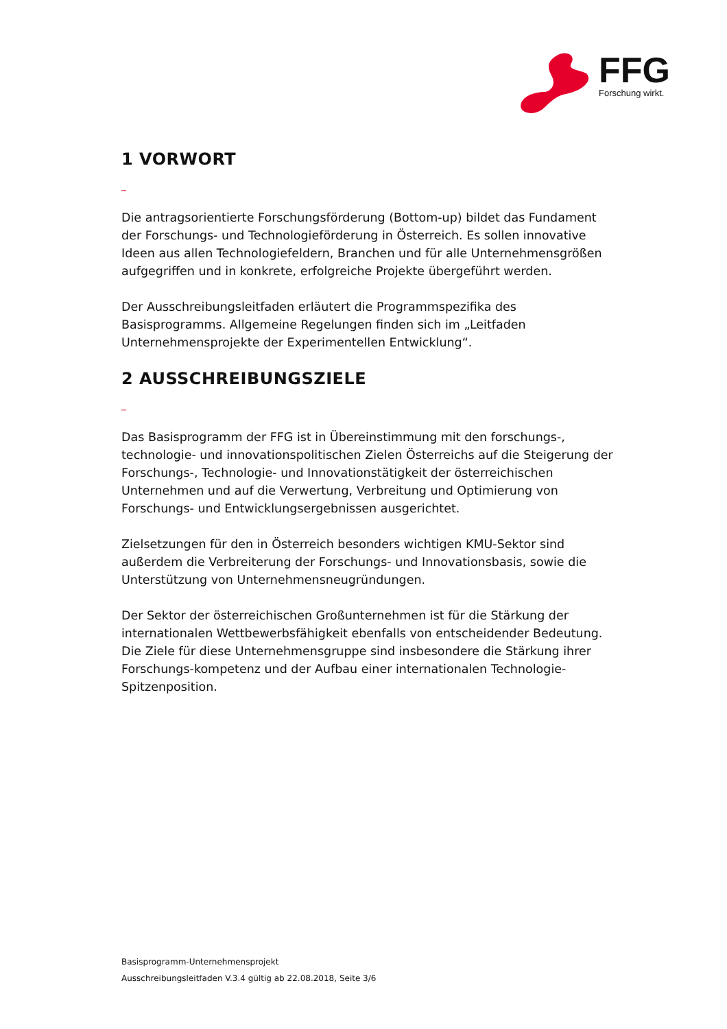FFG
Forschung wirkt.
1 VORWORT
_
Die antragsorientierte Forschungsförderung (Bottom-up) bildet das Fundament der Forschungs- und Technologieförderung in Österreich. Es sollen innovative Ideen aus allen Technologiefeldern, Branchen und für alle Unternehmensgrößen aufgegriffen und in konkrete, erfolgreiche Projekte übergeführt werden.
Der Ausschreibungsleitfaden erläutert die Programmspezifika des Basisprogramms. Allgemeine Regelungen finden sich im „Leitfaden Unternehmensprojekte der Experimentellen Entwicklung“.
2 AUSSCHREIBUNGSZIELE
_
Das Basisprogramm der FFG ist in Übereinstimmung mit den forschungs-, technologie- und innovationspolitischen Zielen Österreichs auf die Steigerung der Forschungs-, Technologie- und Innovationstätigkeit der österreichischen Unternehmen und auf die Verwertung, Verbreitung und Optimierung von Forschungs- und Entwicklungsergebnissen ausgerichtet.
Zielsetzungen für den in Österreich besonders wichtigen KMU-Sektor sind außerdem die Verbreiterung der Forschungs- und Innovationsbasis, sowie die Unterstützung von Unternehmensneugründungen.
Der Sektor der österreichischen Großunternehmen ist für die Stärkung der internationalen Wettbewerbsfähigkeit ebenfalls von entscheidender Bedeutung. Die Ziele für diese Unternehmensgruppe sind insbesondere die Stärkung ihrer Forschungs-kompetenz und der Aufbau einer internationalen Technologie-Spitzenposition.
Basisprogramm-Unternehmensprojekt
Ausschreibungsleitfaden V.3.4 gültig ab 22.08.2018, Seite 3/6